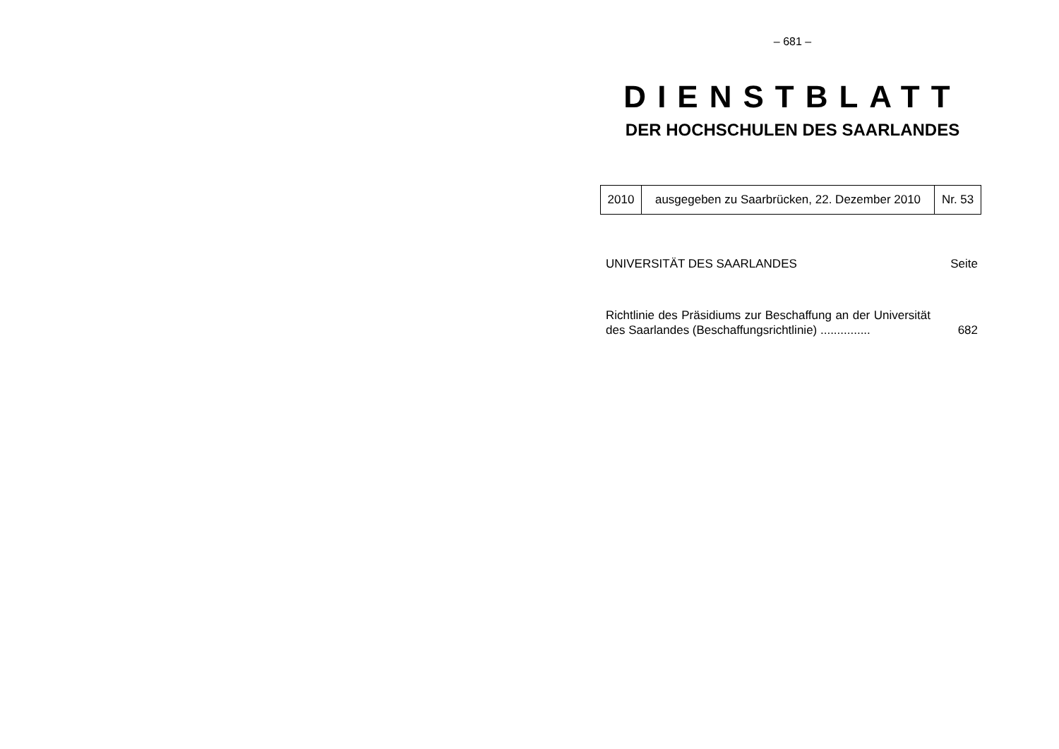– 681 –
DIENSTBLATT
DER HOCHSCHULEN DES SAARLANDES
| 2010 | ausgegeben zu Saarbrücken, 22. Dezember 2010 | Nr. 53 |
UNIVERSITÄT DES SAARLANDES Seite
Richtlinie des Präsidiums zur Beschaffung an der Universität des Saarlandes (Beschaffungsrichtlinie) ...............
682